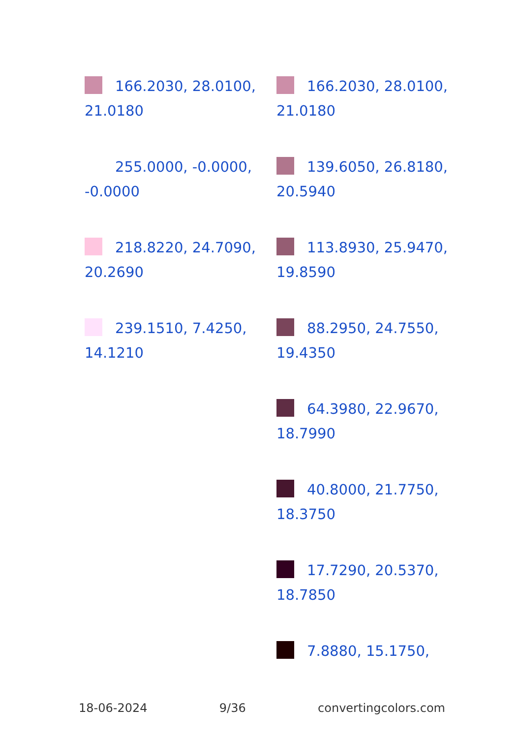166.2030, 28.0100, 21.0180
255.0000, -0.0000, -0.0000
218.8220, 24.7090, 20.2690
239.1510, 7.4250, 14.1210
166.2030, 28.0100, 21.0180
139.6050, 26.8180, 20.5940
113.8930, 25.9470, 19.8590
88.2950, 24.7550, 19.4350
64.3980, 22.9670, 18.7990
40.8000, 21.7750, 18.3750
17.7290, 20.5370, 18.7850
7.8880, 15.1750,
18-06-2024 9/36 convertingcolors.com